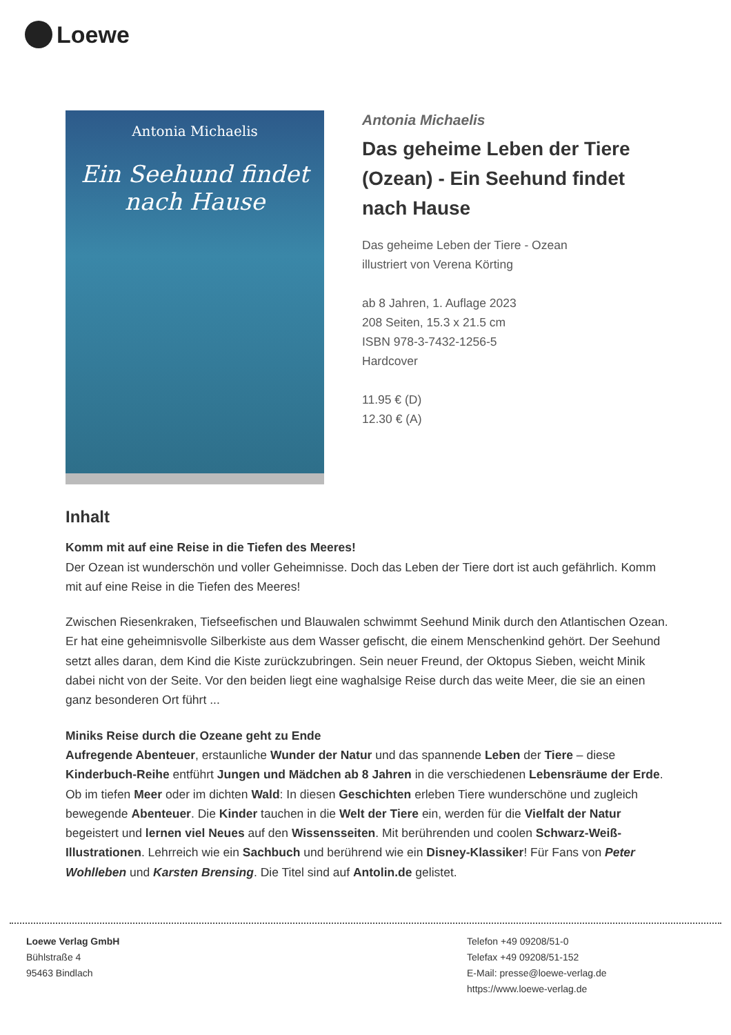Loewe
Antonia Michaelis
Ein Seehund findet
nach Hause
Antonia Michaelis
Das geheime Leben der Tiere (Ozean) - Ein Seehund findet nach Hause
Das geheime Leben der Tiere - Ozean
illustriert von Verena Körting
ab 8 Jahren, 1. Auflage 2023
208 Seiten, 15.3 x 21.5 cm
ISBN 978-3-7432-1256-5
Hardcover
11.95 € (D)
12.30 € (A)
Inhalt
Komm mit auf eine Reise in die Tiefen des Meeres!
Der Ozean ist wunderschön und voller Geheimnisse. Doch das Leben der Tiere dort ist auch gefährlich. Komm mit auf eine Reise in die Tiefen des Meeres!
Zwischen Riesenkraken, Tiefseefischen und Blauwalen schwimmt Seehund Minik durch den Atlantischen Ozean. Er hat eine geheimnisvolle Silberkiste aus dem Wasser gefischt, die einem Menschenkind gehört. Der Seehund setzt alles daran, dem Kind die Kiste zurückzubringen. Sein neuer Freund, der Oktopus Sieben, weicht Minik dabei nicht von der Seite. Vor den beiden liegt eine waghalsige Reise durch das weite Meer, die sie an einen ganz besonderen Ort führt ...
Miniks Reise durch die Ozeane geht zu Ende
Aufregende Abenteuer, erstaunliche Wunder der Natur und das spannende Leben der Tiere – diese Kinderbuch-Reihe entführt Jungen und Mädchen ab 8 Jahren in die verschiedenen Lebensräume der Erde. Ob im tiefen Meer oder im dichten Wald: In diesen Geschichten erleben Tiere wunderschöne und zugleich bewegende Abenteuer. Die Kinder tauchen in die Welt der Tiere ein, werden für die Vielfalt der Natur begeistert und lernen viel Neues auf den Wissensseiten. Mit berührenden und coolen Schwarz-Weiß-Illustrationen. Lehrreich wie ein Sachbuch und berührend wie ein Disney-Klassiker! Für Fans von Peter Wohlleben und Karsten Brensing. Die Titel sind auf Antolin.de gelistet.
Loewe Verlag GmbH
Bühlstraße 4
95463 Bindlach
Telefon +49 09208/51-0
Telefax +49 09208/51-152
E-Mail: presse@loewe-verlag.de
https://www.loewe-verlag.de